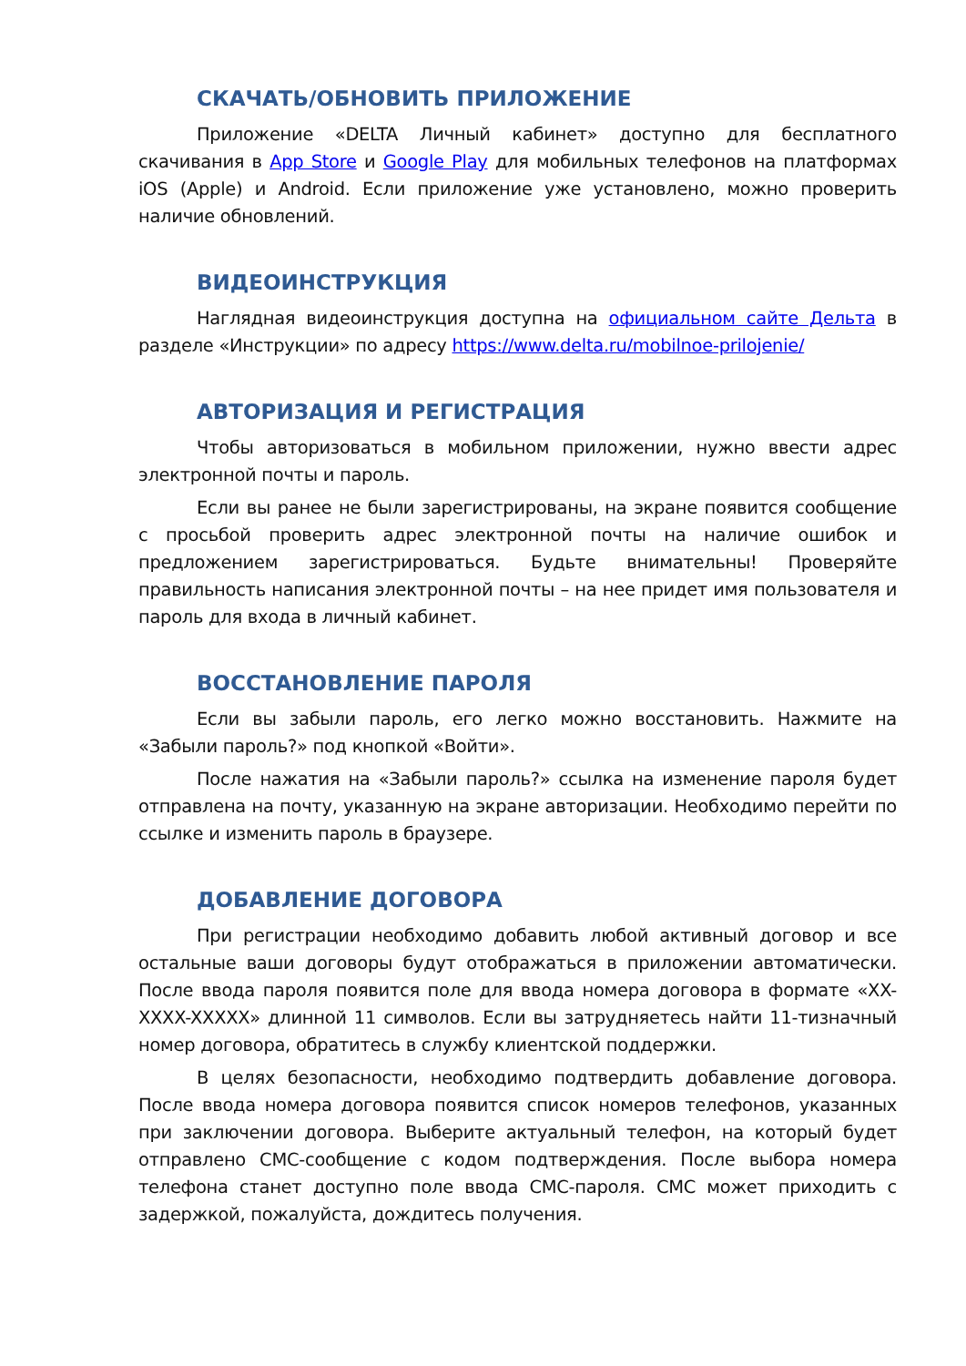СКАЧАТЬ/ОБНОВИТЬ ПРИЛОЖЕНИЕ
Приложение «DELTA Личный кабинет» доступно для бесплатного скачивания в App Store и Google Play для мобильных телефонов на платформах iOS (Apple) и Android. Если приложение уже установлено, можно проверить наличие обновлений.
ВИДЕОИНСТРУКЦИЯ
Наглядная видеоинструкция доступна на официальном сайте Дельта в разделе «Инструкции» по адресу https://www.delta.ru/mobilnoe-prilojenie/
АВТОРИЗАЦИЯ И РЕГИСТРАЦИЯ
Чтобы авторизоваться в мобильном приложении, нужно ввести адрес электронной почты и пароль.
Если вы ранее не были зарегистрированы, на экране появится сообщение с просьбой проверить адрес электронной почты на наличие ошибок и предложением зарегистрироваться. Будьте внимательны! Проверяйте правильность написания электронной почты – на нее придет имя пользователя и пароль для входа в личный кабинет.
ВОССТАНОВЛЕНИЕ ПАРОЛЯ
Если вы забыли пароль, его легко можно восстановить. Нажмите на «Забыли пароль?» под кнопкой «Войти».
После нажатия на «Забыли пароль?» ссылка на изменение пароля будет отправлена на почту, указанную на экране авторизации. Необходимо перейти по ссылке и изменить пароль в браузере.
ДОБАВЛЕНИЕ ДОГОВОРА
При регистрации необходимо добавить любой активный договор и все остальные ваши договоры будут отображаться в приложении автоматически. После ввода пароля появится поле для ввода номера договора в формате «XX-XXXX-XXXXX» длинной 11 символов. Если вы затрудняетесь найти 11-тизначный номер договора, обратитесь в службу клиентской поддержки.
В целях безопасности, необходимо подтвердить добавление договора. После ввода номера договора появится список номеров телефонов, указанных при заключении договора. Выберите актуальный телефон, на который будет отправлено СМС-сообщение с кодом подтверждения. После выбора номера телефона станет доступно поле ввода СМС-пароля. СМС может приходить с задержкой, пожалуйста, дождитесь получения.